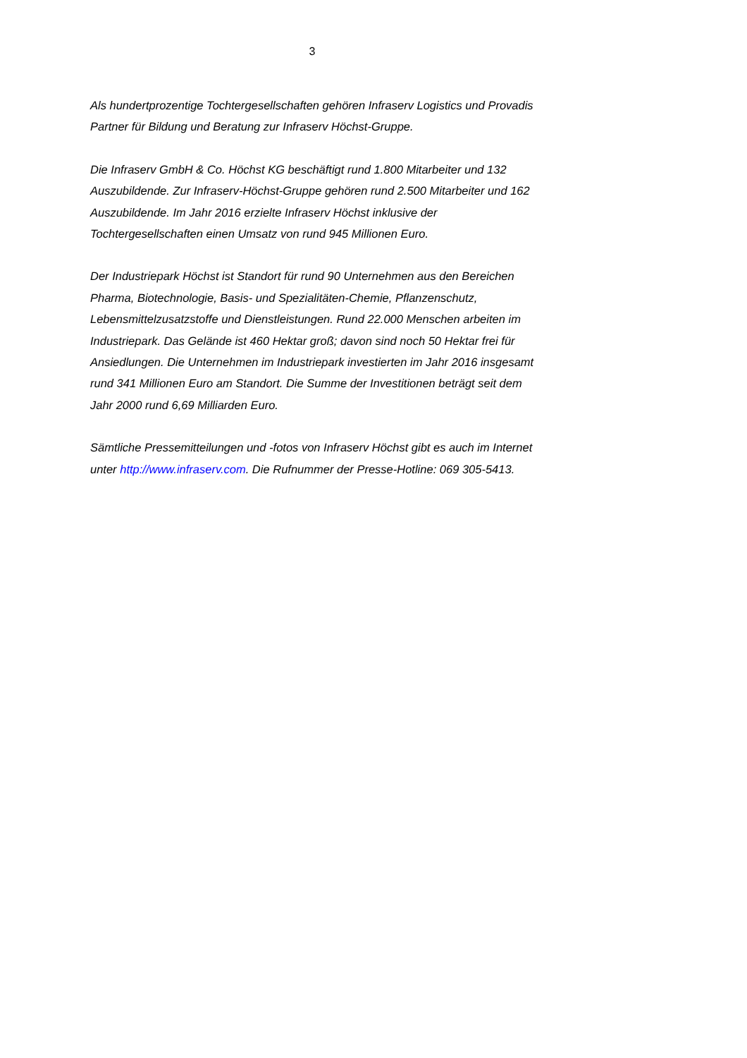3
Als hundertprozentige Tochtergesellschaften gehören Infraserv Logistics und Provadis Partner für Bildung und Beratung zur Infraserv Höchst-Gruppe.
Die Infraserv GmbH & Co. Höchst KG beschäftigt rund 1.800 Mitarbeiter und 132 Auszubildende. Zur Infraserv-Höchst-Gruppe gehören rund 2.500 Mitarbeiter und 162 Auszubildende. Im Jahr 2016 erzielte Infraserv Höchst inklusive der Tochtergesellschaften einen Umsatz von rund 945 Millionen Euro.
Der Industriepark Höchst ist Standort für rund 90 Unternehmen aus den Bereichen Pharma, Biotechnologie, Basis- und Spezialitäten-Chemie, Pflanzenschutz, Lebensmittelzusatzstoffe und Dienstleistungen. Rund 22.000 Menschen arbeiten im Industriepark. Das Gelände ist 460 Hektar groß; davon sind noch 50 Hektar frei für Ansiedlungen. Die Unternehmen im Industriepark investierten im Jahr 2016 insgesamt rund 341 Millionen Euro am Standort. Die Summe der Investitionen beträgt seit dem Jahr 2000 rund 6,69 Milliarden Euro.
Sämtliche Pressemitteilungen und -fotos von Infraserv Höchst gibt es auch im Internet unter http://www.infraserv.com. Die Rufnummer der Presse-Hotline: 069 305-5413.